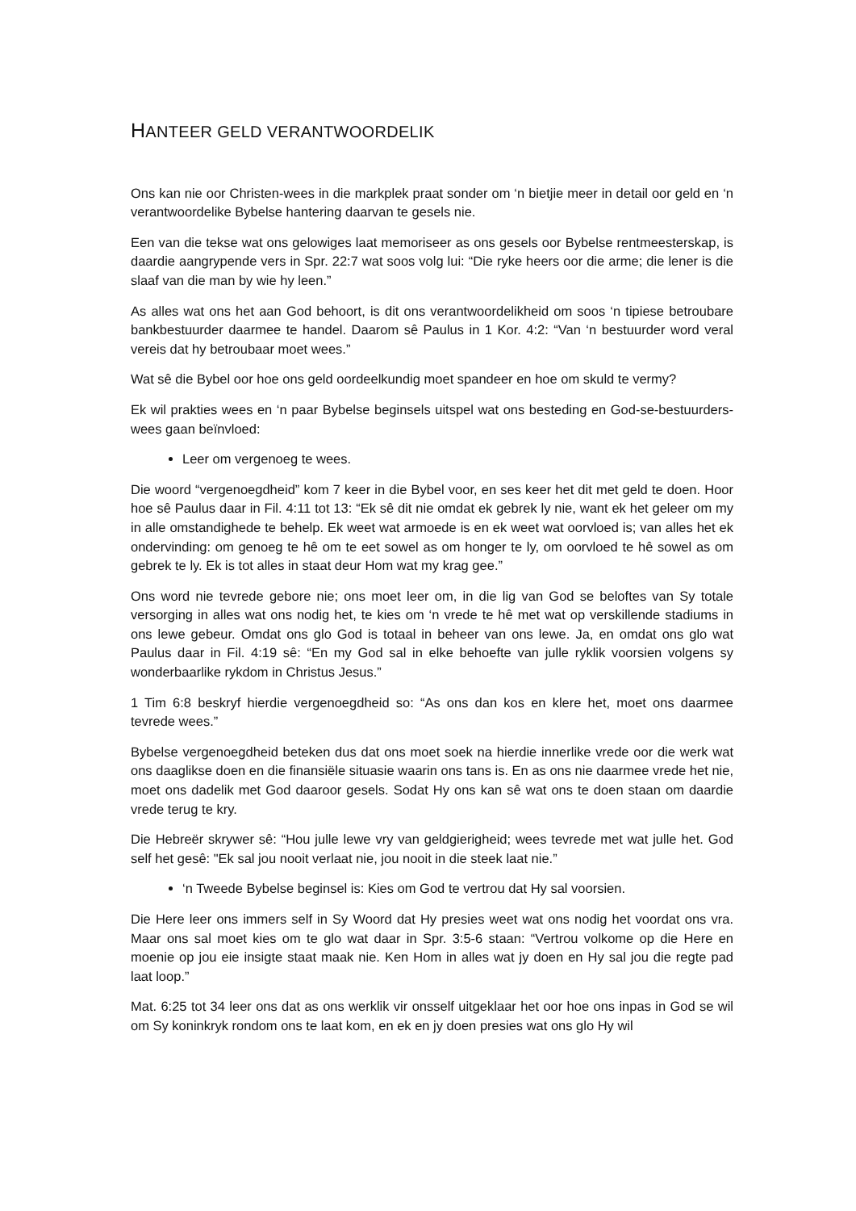HANTEER GELD VERANTWOORDELIK
Ons kan nie oor Christen-wees in die markplek praat sonder om ‘n bietjie meer in detail oor geld en ‘n verantwoordelike Bybelse hantering daarvan te gesels nie.
Een van die tekse wat ons gelowiges laat memoriseer as ons gesels oor Bybelse rentmeesterskap, is daardie aangrypende vers in Spr. 22:7 wat soos volg lui: “Die ryke heers oor die arme; die lener is die slaaf van die man by wie hy leen.”
As alles wat ons het aan God behoort, is dit ons verantwoordelikheid om soos ‘n tipiese betroubare bankbestuurder daarmee te handel. Daarom sê Paulus in 1 Kor. 4:2: “Van ‘n bestuurder word veral vereis dat hy betroubaar moet wees.”
Wat sê die Bybel oor hoe ons geld oordeelkundig moet spandeer en hoe om skuld te vermy?
Ek wil prakties wees en ‘n paar Bybelse beginsels uitspel wat ons besteding en God-se-bestuurders-wees gaan beïnvloed:
Leer om vergenoeg te wees.
Die woord “vergenoegdheid” kom 7 keer in die Bybel voor, en ses keer het dit met geld te doen. Hoor hoe sê Paulus daar in Fil. 4:11 tot 13: “Ek sê dit nie omdat ek gebrek ly nie, want ek het geleer om my in alle omstandighede te behelp. Ek weet wat armoede is en ek weet wat oorvloed is; van alles het ek ondervinding: om genoeg te hê om te eet sowel as om honger te ly, om oorvloed te hê sowel as om gebrek te ly. Ek is tot alles in staat deur Hom wat my krag gee.”
Ons word nie tevrede gebore nie; ons moet leer om, in die lig van God se beloftes van Sy totale versorging in alles wat ons nodig het, te kies om ‘n vrede te hê met wat op verskillende stadiums in ons lewe gebeur. Omdat ons glo God is totaal in beheer van ons lewe. Ja, en omdat ons glo wat Paulus daar in Fil. 4:19 sê: “En my God sal in elke behoefte van julle ryklik voorsien volgens sy wonderbaarlike rykdom in Christus Jesus.”
1 Tim 6:8 beskryf hierdie vergenoegdheid so: “As ons dan kos en klere het, moet ons daarmee tevrede wees.”
Bybelse vergenoegdheid beteken dus dat ons moet soek na hierdie innerlike vrede oor die werk wat ons daaglikse doen en die finansiële situasie waarin ons tans is. En as ons nie daarmee vrede het nie, moet ons dadelik met God daaroor gesels. Sodat Hy ons kan sê wat ons te doen staan om daardie vrede terug te kry.
Die Hebreër skrywer sê: “Hou julle lewe vry van geldgierigheid; wees tevrede met wat julle het. God self het gesê: "Ek sal jou nooit verlaat nie, jou nooit in die steek laat nie.”
‘n Tweede Bybelse beginsel is: Kies om God te vertrou dat Hy sal voorsien.
Die Here leer ons immers self in Sy Woord dat Hy presies weet wat ons nodig het voordat ons vra. Maar ons sal moet kies om te glo wat daar in Spr. 3:5-6 staan: “Vertrou volkome op die Here en moenie op jou eie insigte staat maak nie. Ken Hom in alles wat jy doen en Hy sal jou die regte pad laat loop.”
Mat. 6:25 tot 34 leer ons dat as ons werklik vir onsself uitgeklaar het oor hoe ons inpas in God se wil om Sy koninkryk rondom ons te laat kom, en ek en jy doen presies wat ons glo Hy wil